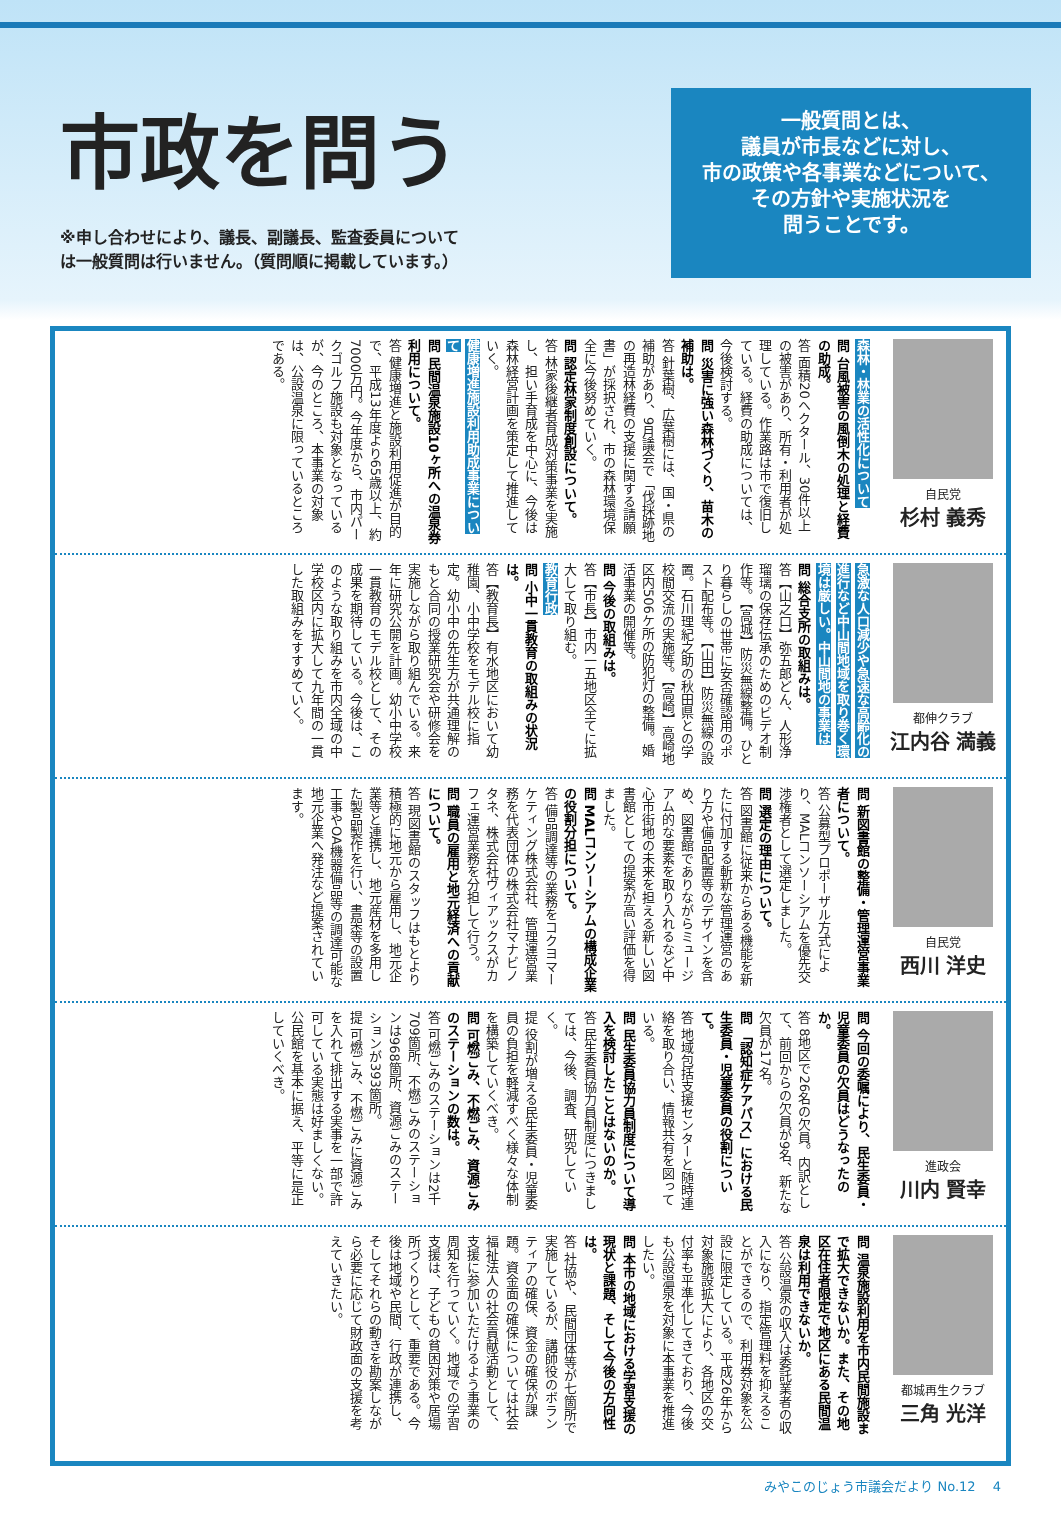市政を問う
※申し合わせにより、議長、副議長、監査委員について
は一般質問は行いません。（質問順に掲載しています。）
一般質問とは、
議員が市長などに対し、
市の政策や各事業などについて、
その方針や実施状況を
問うことです。
自民党
杉村 義秀
森林・林業の活性化について
問 台風被害の風倒木の処理と経費の助成。
答 面積20ヘクタール、30件以上の被害があり、所有・利用者が処理している。作業路は市で復旧している。経費の助成については、今後検討する。
問 災害に強い森林づくり、苗木の補助は。
答 針葉樹、広葉樹には、国・県の補助があり、9月議会で「伐採跡地の再造林経費の支援に関する請願書」が採択され、市の森林環境保全に今後努めていく。
問 認定林家制度創設について。
答 林家後継者育成対策事業を実施し、担い手育成を中心に、今後は森林経営計画を策定して推進していく。
健康増進施設利用助成事業について
問 民間温泉施設10ヶ所への温泉券利用について。
答 健康増進と施設利用促進が目的で、平成13年度より65歳以上、約7000万円。今年度から、市内パークゴルフ施設も対象となっているが、今のところ、本事業の対象は、公設温泉に限っているところである。
都伸クラブ
江内谷 満義
急激な人口減少や急速な高齢化の進行など中山間地域を取り巻く環境は厳しい。中山間地の事業は
問 総合支所の取組みは。
答【山之口】弥五郎どん、人形浄瑠璃の保存伝承のためのビデオ制作等。【高城】防災無線整備。ひとり暮らしの世帯に安否確認用のポスト配布等。【山田】防災無線の設置。石川理紀之助の秋田県との学校間交流の実施等。【高崎】高崎地区内506ケ所の防犯灯の整備。婚活事業の開催等。
問 今後の取組みは。
答【市長】市内一五地区全てに拡大して取り組む。
教育行政
問 小中一貫教育の取組みの状況は。
答【教育長】有水地区において幼稚園、小中学校をモデル校に指定。幼小中の先生方が共通理解のもと合同の授業研究会や研修会を実施しながら取り組んでいる。来年に研究公開を計画。幼小中学校一貫教育のモデル校として、その成果を期待している。今後は、このような取り組みを市内全域の中学校区内に拡大して九年間の一貫した取組みをすすめていく。
自民党
西川 洋史
問 新図書館の整備・管理運営事業者について。
答 公募型プロポーザル方式により、MALコンソーシアムを優先交渉権者として選定しました。
問 選定の理由について。
答 図書館に従来からある機能を新たに付加する斬新な管理運営のあり方や備品配置等のデザインを含め、図書館でありながらミュージアム的な要素を取り入れるなど中心市街地の未来を担える新しい図書館としての提案が高い評価を得ました。
問 MALコンソーシアムの構成企業の役割分担について。
答 備品調達等の業務をコクヨマーケティング株式会社、管理運営業務を代表団体の株式会社マナビノタネ、株式会社ヴィアックスがカフェ運営業務を分担して行う。
問 職員の雇用と地元経済への貢献について。
答 現図書館のスタッフはもとより積極的に地元から雇用し、地元企業等と連携し、地元産材を多用した製品製作を行い、書架等の設置工事やOA機器備品等の調達可能な地元企業へ発注など提案されています。
進政会
川内 賢幸
問 今回の委嘱により、民生委員・児童委員の欠員はどうなったのか。
答 8地区で26名の欠員。内訳として、前回からの欠員が9名、新たな欠員が17名。
問 「認知症ケアパス」における民生委員・児童委員の役割について。
答 地域包括支援センターと随時連絡を取り合い、情報共有を図っている。
問 民生委員協力員制度について導入を検討したことはないのか。
答 民生委員協力員制度につきましては、今後、調査、研究していく。
提 役割が増える民生委員・児童委員の負担を軽減すべく様々な体制を構築していくべき。
問 可燃ごみ、不燃ごみ、資源ごみのステーションの数は。
答 可燃ごみのステーションは2千709箇所、不燃ごみのステーションは968箇所、資源ごみのステーションが393箇所。
提 可燃ごみ、不燃ごみに資源ごみを入れて排出する実事を一部で許可している実態は好ましくない。公民館を基本に据え、平等に是正していくべき。
都城再生クラブ
三角 光洋
問 温泉施設利用を市内民間施設まで拡大できないか。また、その地区在住者限定で地区にある民間温泉は利用できないか。
答 公設温泉の収入は委託業者の収入になり、指定管理料を抑えることができるので、利用券対象を公設に限定している。平成26年から対象施設拡大により、各地区の交付率も平準化してきており、今後も公設温泉を対象に本事業を推進したい。
問 本市の地域における学習支援の現状と課題、そして今後の方向性は。
答 社協や、民間団体等が七箇所で実施しているが、講師役のボランティアの確保、資金の確保が課題。資金面の確保については社会福祉法人の社会貢献活動として、支援に参加いただけるよう事業の周知を行っていく。地域での学習支援は、子どもの貧困対策や居場所づくりとして、重要である。今後は地域や民間、行政が連携し、そしてそれらの動きを勘案しながら必要に応じて財政面の支援を考えていきたい。
みやこのじょう市議会だより No.12 　4